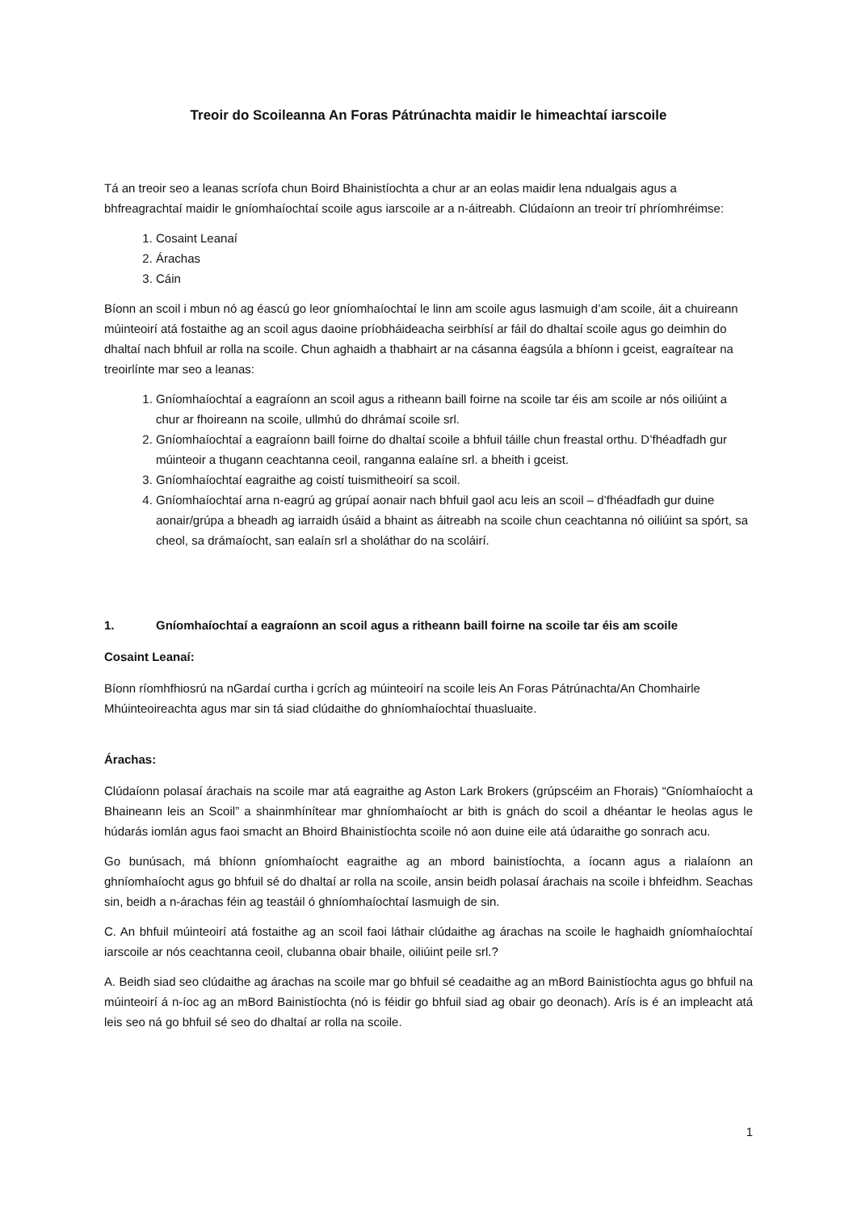Treoir do Scoileanna An Foras Pátrúnachta maidir le himeachtaí iarscoile
Tá an treoir seo a leanas scríofa chun Boird Bhainistíochta a chur ar an eolas maidir lena ndualgais agus a bhfreagrachtaí maidir le gníomhaíochtaí scoile agus iarscoile ar a n-áitreabh. Clúdaíonn an treoir trí phríomhréimse:
1. Cosaint Leanaí
2. Árachas
3. Cáin
Bíonn an scoil i mbun nó ag éascú go leor gníomhaíochtaí le linn am scoile agus lasmuigh d’am scoile, áit a chuireann múinteoirí atá fostaithe ag an scoil agus daoine príobháideacha seirbhísí ar fáil do dhaltaí scoile agus go deimhin do dhaltaí nach bhfuil ar rolla na scoile. Chun aghaidh a thabhairt ar na cásanna éagsúla a bhíonn i gceist, eagraítear na treoirlínte mar seo a leanas:
1. Gníomhaíochtaí a eagraíonn an scoil agus a ritheann baill foirne na scoile tar éis am scoile ar nós oiliúint a chur ar fhoireann na scoile, ullmhú do dhrámaí scoile srl.
2. Gníomhaíochtaí a eagraíonn baill foirne do dhaltaí scoile a bhfuil táille chun freastal orthu. D’fhéadfadh gur múinteoir a thugann ceachtanna ceoil, ranganna ealaíne srl. a bheith i gceist.
3. Gníomhaíochtaí eagraithe ag coistí tuismitheoirí sa scoil.
4. Gníomhaíochtaí arna n-eagrú ag grúpaí aonair nach bhfuil gaol acu leis an scoil – d’fhéadfadh gur duine aonair/grúpa a bheadh ag iarraidh úsáid a bhaint as áitreabh na scoile chun ceachtanna nó oiliúint sa spórt, sa cheol, sa drámaíocht, san ealaín srl a sholáthar do na scoláirí.
1. Gníomhaíochtaí a eagraíonn an scoil agus a ritheann baill foirne na scoile tar éis am scoile
Cosaint Leanaí:
Bíonn ríomhfhiosrú na nGardaí curtha i gcrích ag múinteoirí na scoile leis An Foras Pátrúnachta/An Chomhairle Mhúinteoireachta agus mar sin tá siad clúdaithe do ghníomhaíochtaí thuasluaite.
Árachas:
Clúdaíonn polasaí árachais na scoile mar atá eagraithe ag Aston Lark Brokers (grúpscéim an Fhorais) “Gníomhaíocht a Bhaineann leis an Scoil” a shainmhínítear mar ghníomhaíocht ar bith is gnách do scoil a dhéantar le heolas agus le húdarás iomlán agus faoi smacht an Bhoird Bhainistíochta scoile nó aon duine eile atá údaraithe go sonrach acu.
Go bunúsach, má bhíonn gníomhaíocht eagraithe ag an mbord bainistíochta, a íocann agus a rialaíonn an ghníomhaíocht agus go bhfuil sé do dhaltaí ar rolla na scoile, ansin beidh polasaí árachais na scoile i bhfeidhm. Seachas sin, beidh a n-árachas féin ag teastáil ó ghníomhaíochtaí lasmuigh de sin.
C. An bhfuil múinteoirí atá fostaithe ag an scoil faoi láthair clúdaithe ag árachas na scoile le haghaidh gníomhaíochtaí iarscoile ar nós ceachtanna ceoil, clubanna obair bhaile, oiliúint peile srl.?
A. Beidh siad seo clúdaithe ag árachas na scoile mar go bhfuil sé ceadaithe ag an mBord Bainistíochta agus go bhfuil na múinteoirí á n-íoc ag an mBord Bainistíochta (nó is féidir go bhfuil siad ag obair go deonach). Arís is é an impleacht atá leis seo ná go bhfuil sé seo do dhaltaí ar rolla na scoile.
1